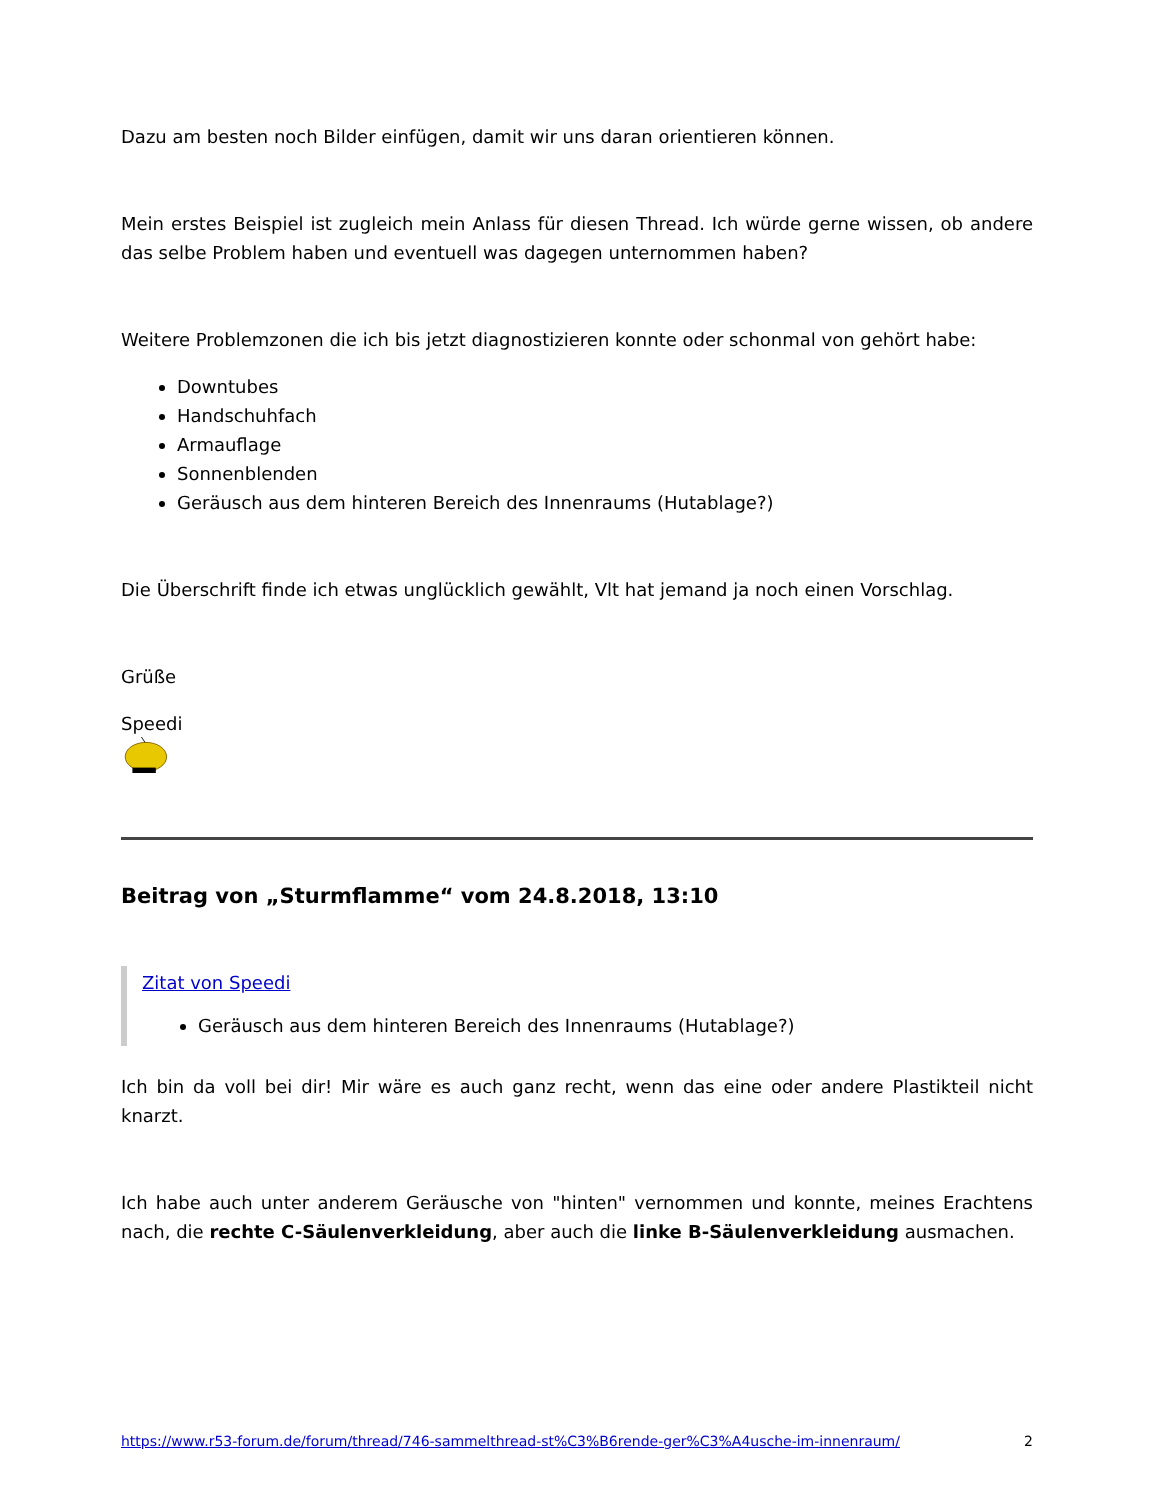Dazu am besten noch Bilder einfügen, damit wir uns daran orientieren können.
Mein erstes Beispiel ist zugleich mein Anlass für diesen Thread. Ich würde gerne wissen, ob andere das selbe Problem haben und eventuell was dagegen unternommen haben?
Weitere Problemzonen die ich bis jetzt diagnostizieren konnte oder schonmal von gehört habe:
Downtubes
Handschuhfach
Armauflage
Sonnenblenden
Geräusch aus dem hinteren Bereich des Innenraums (Hutablage?)
Die Überschrift finde ich etwas unglücklich gewählt, Vlt hat jemand ja noch einen Vorschlag.
Grüße
Speedi
Beitrag von „Sturmflamme“ vom 24.8.2018, 13:10
Zitat von Speedi
Geräusch aus dem hinteren Bereich des Innenraums (Hutablage?)
Ich bin da voll bei dir! Mir wäre es auch ganz recht, wenn das eine oder andere Plastikteil nicht knarzt.
Ich habe auch unter anderem Geräusche von "hinten" vernommen und konnte, meines Erachtens nach, die rechte C-Säulenverkleidung, aber auch die linke B-Säulenverkleidung ausmachen.
https://www.r53-forum.de/forum/thread/746-sammelthread-st%C3%B6rende-ger%C3%A4usche-im-innenraum/ 2